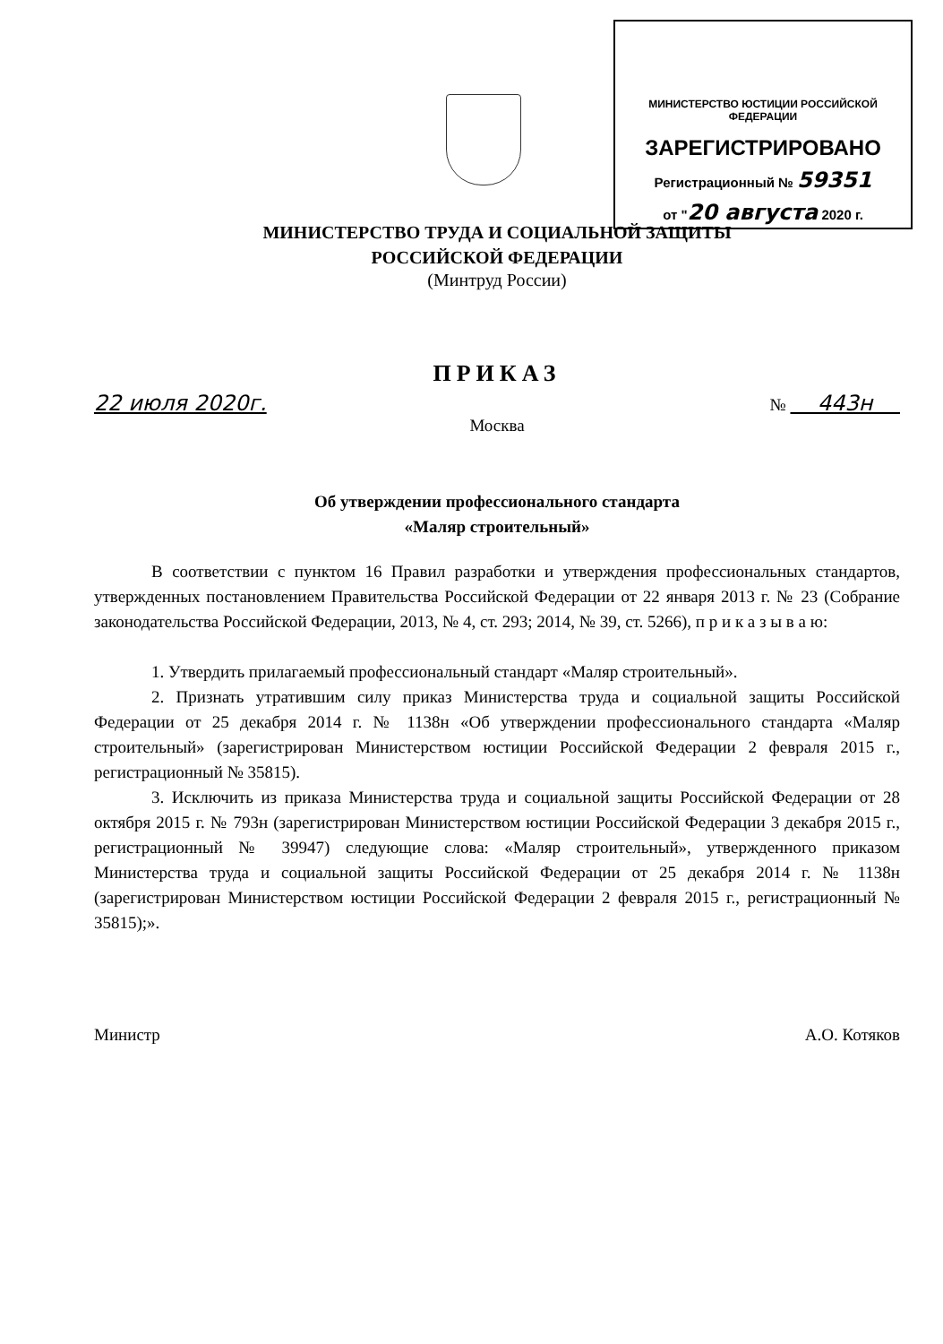МИНИСТЕРСТВО ЮСТИЦИИ РОССИЙСКОЙ ФЕДЕРАЦИИ
ЗАРЕГИСТРИРОВАНО
Регистрационный № 59351
от "20 августа 2020 г.
МИНИСТЕРСТВО ТРУДА И СОЦИАЛЬНОЙ ЗАЩИТЫ
РОССИЙСКОЙ ФЕДЕРАЦИИ
(Минтруд России)
ПРИКАЗ
22 июля 2020г. № 443н
Москва
Об утверждении профессионального стандарта
«Маляр строительный»
В соответствии с пунктом 16 Правил разработки и утверждения профессиональных стандартов, утвержденных постановлением Правительства Российской Федерации от 22 января 2013 г. № 23 (Собрание законодательства Российской Федерации, 2013, № 4, ст. 293; 2014, № 39, ст. 5266), п р и к а з ы в а ю:
1. Утвердить прилагаемый профессиональный стандарт «Маляр строительный».
2. Признать утратившим силу приказ Министерства труда и социальной защиты Российской Федерации от 25 декабря 2014 г. № 1138н «Об утверждении профессионального стандарта «Маляр строительный» (зарегистрирован Министерством юстиции Российской Федерации 2 февраля 2015 г., регистрационный № 35815).
3. Исключить из приказа Министерства труда и социальной защиты Российской Федерации от 28 октября 2015 г. № 793н (зарегистрирован Министерством юстиции Российской Федерации 3 декабря 2015 г., регистрационный № 39947) следующие слова: «Маляр строительный», утвержденного приказом Министерства труда и социальной защиты Российской Федерации от 25 декабря 2014 г. № 1138н (зарегистрирован Министерством юстиции Российской Федерации 2 февраля 2015 г., регистрационный № 35815);».
Министр А.О. Котяков